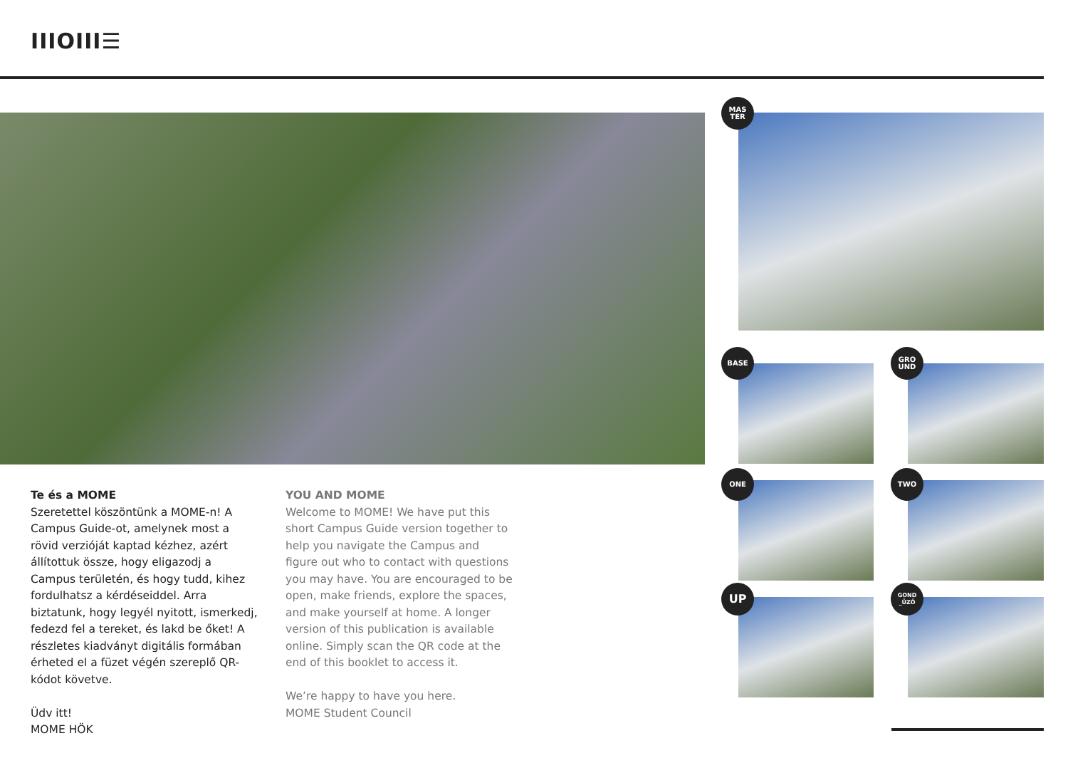IIIOIII☰
Te és a MOME
Szeretettel köszöntünk a MOME-n! A Campus Guide-ot, amelynek most a rövid verzióját kaptad kézhez, azért állítottuk össze, hogy eligazodj a Campus területén, és hogy tudd, kihez fordulhatsz a kérdéseiddel. Arra biztatunk, hogy legyél nyitott, ismerkedj, fedezd fel a tereket, és lakd be őket! A részletes kiadványt digitális formában érheted el a füzet végén szereplő QR-kódot követve.
Üdv itt!
MOME HÖK
YOU AND MOME
Welcome to MOME! We have put this short Campus Guide version together to help you navigate the Campus and figure out who to contact with questions you may have. You are encouraged to be open, make friends, explore the spaces, and make yourself at home. A longer version of this publication is available online. Simply scan the QR code at the end of this booklet to access it.
We’re happy to have you here.
MOME Student Council
MAS
TER
BASE
GRO
UND
ONE TWO
UP
GOND
_ÜZŐ